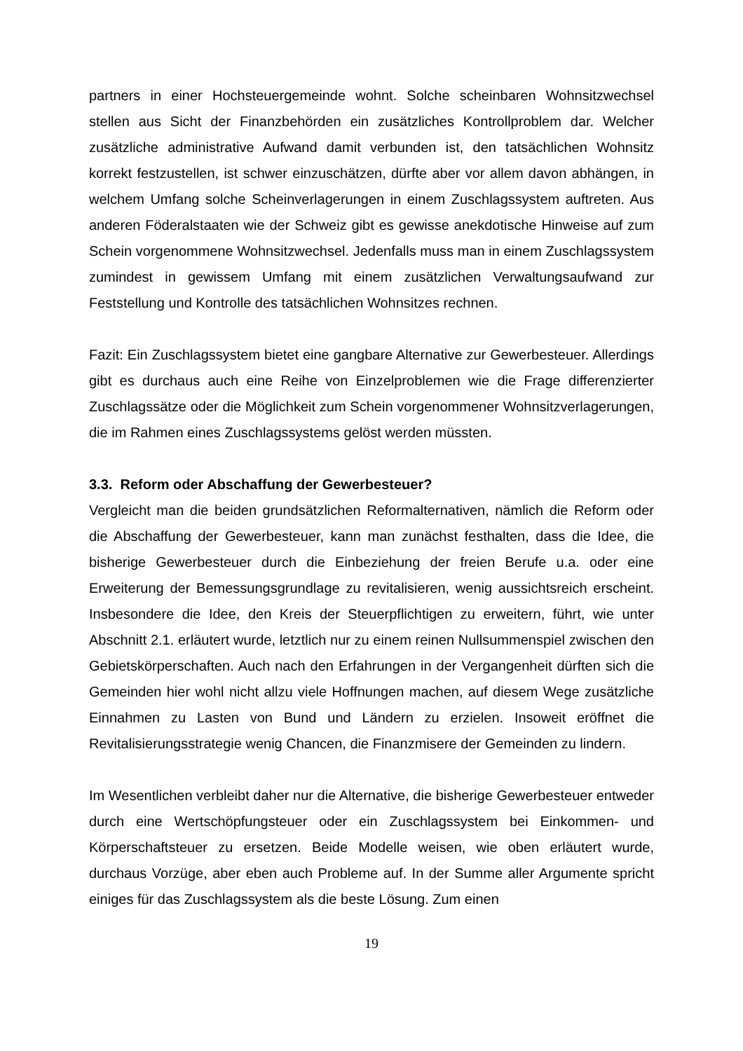partners in einer Hochsteuergemeinde wohnt. Solche scheinbaren Wohnsitzwechsel stellen aus Sicht der Finanzbehörden ein zusätzliches Kontrollproblem dar. Welcher zusätzliche administrative Aufwand damit verbunden ist, den tatsächlichen Wohnsitz korrekt festzustellen, ist schwer einzuschätzen, dürfte aber vor allem davon abhängen, in welchem Umfang solche Scheinverlagerungen in einem Zuschlagssystem auftreten. Aus anderen Föderalstaaten wie der Schweiz gibt es gewisse anekdotische Hinweise auf zum Schein vorgenommene Wohnsitzwechsel. Jedenfalls muss man in einem Zuschlagssystem zumindest in gewissem Umfang mit einem zusätzlichen Verwaltungsaufwand zur Feststellung und Kontrolle des tatsächlichen Wohnsitzes rechnen.
Fazit: Ein Zuschlagssystem bietet eine gangbare Alternative zur Gewerbesteuer. Allerdings gibt es durchaus auch eine Reihe von Einzelproblemen wie die Frage differenzierter Zuschlagssätze oder die Möglichkeit zum Schein vorgenommener Wohnsitzverlagerungen, die im Rahmen eines Zuschlagssystems gelöst werden müssten.
3.3. Reform oder Abschaffung der Gewerbesteuer?
Vergleicht man die beiden grundsätzlichen Reformalternativen, nämlich die Reform oder die Abschaffung der Gewerbesteuer, kann man zunächst festhalten, dass die Idee, die bisherige Gewerbesteuer durch die Einbeziehung der freien Berufe u.a. oder eine Erweiterung der Bemessungsgrundlage zu revitalisieren, wenig aussichtsreich erscheint. Insbesondere die Idee, den Kreis der Steuerpflichtigen zu erweitern, führt, wie unter Abschnitt 2.1. erläutert wurde, letztlich nur zu einem reinen Nullsummenspiel zwischen den Gebietskörperschaften. Auch nach den Erfahrungen in der Vergangenheit dürften sich die Gemeinden hier wohl nicht allzu viele Hoffnungen machen, auf diesem Wege zusätzliche Einnahmen zu Lasten von Bund und Ländern zu erzielen. Insoweit eröffnet die Revitalisierungsstrategie wenig Chancen, die Finanzmisere der Gemeinden zu lindern.
Im Wesentlichen verbleibt daher nur die Alternative, die bisherige Gewerbesteuer entweder durch eine Wertschöpfungsteuer oder ein Zuschlagssystem bei Einkommen- und Körperschaftsteuer zu ersetzen. Beide Modelle weisen, wie oben erläutert wurde, durchaus Vorzüge, aber eben auch Probleme auf. In der Summe aller Argumente spricht einiges für das Zuschlagssystem als die beste Lösung. Zum einen
19